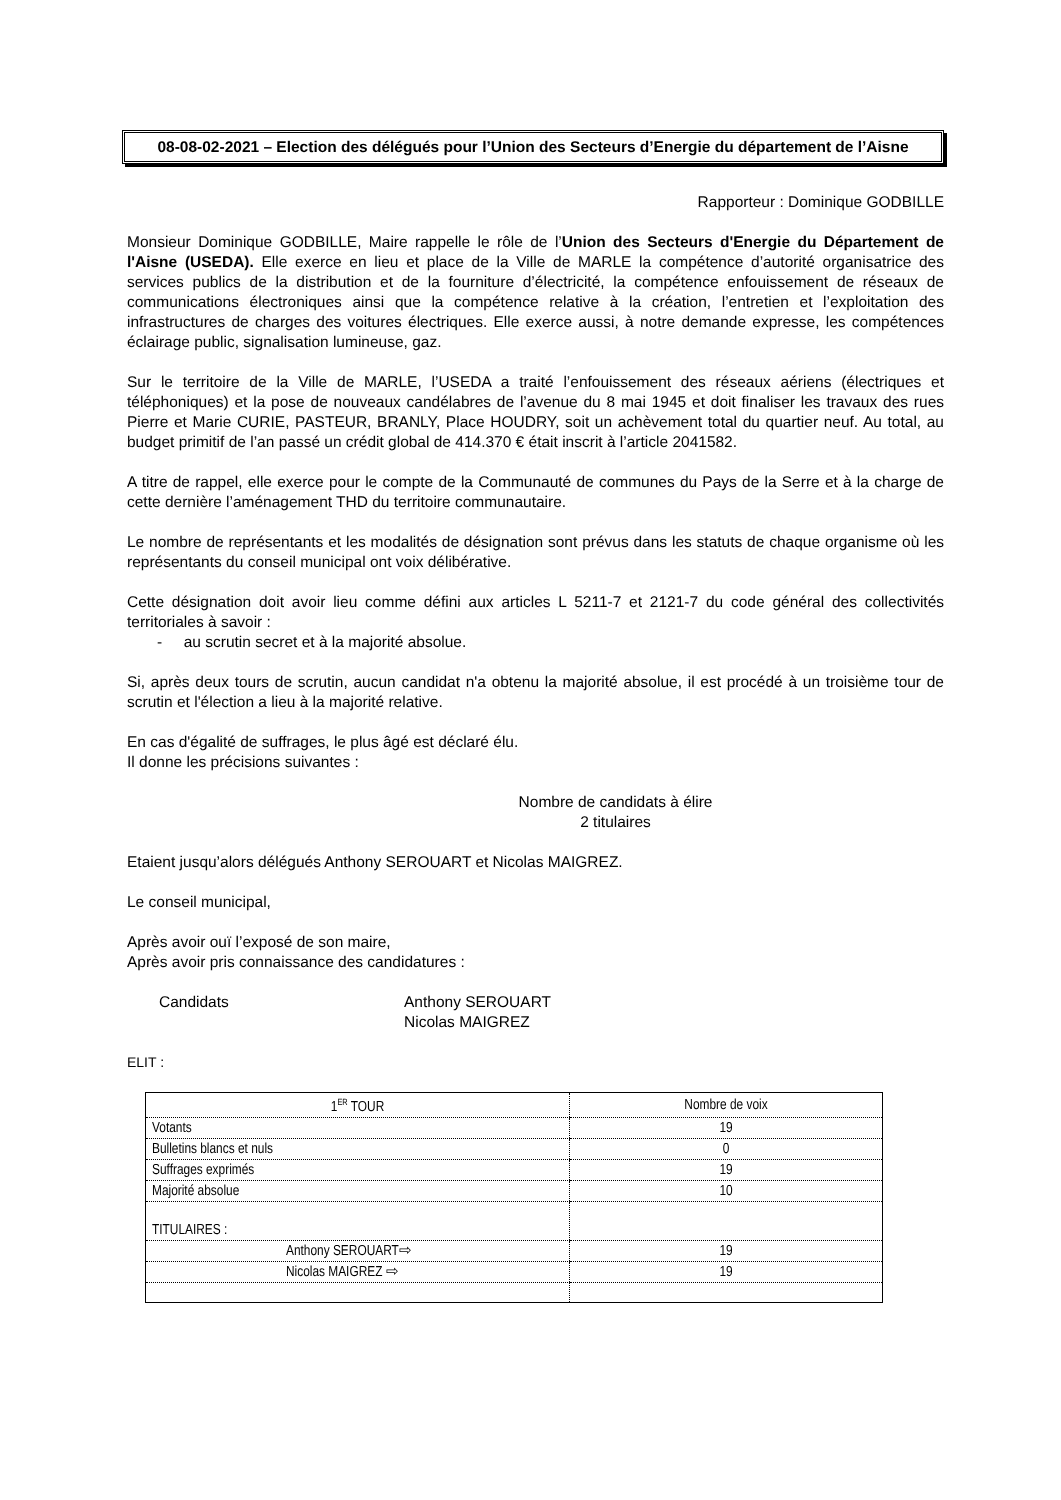08-08-02-2021 – Election des délégués pour l’Union des Secteurs d’Energie du département de l’Aisne
Rapporteur : Dominique GODBILLE
Monsieur Dominique GODBILLE, Maire rappelle le rôle de l’Union des Secteurs d'Energie du Département de l'Aisne (USEDA). Elle exerce en lieu et place de la Ville de MARLE la compétence d’autorité organisatrice des services publics de la distribution et de la fourniture d’électricité, la compétence enfouissement de réseaux de communications électroniques ainsi que la compétence relative à la création, l’entretien et l’exploitation des infrastructures de charges des voitures électriques. Elle exerce aussi, à notre demande expresse, les compétences éclairage public, signalisation lumineuse, gaz.
Sur le territoire de la Ville de MARLE, l’USEDA a traité l’enfouissement des réseaux aériens (électriques et téléphoniques) et la pose de nouveaux candélabres de l’avenue du 8 mai 1945 et doit finaliser les travaux des rues Pierre et Marie CURIE, PASTEUR, BRANLY, Place HOUDRY, soit un achèvement total du quartier neuf. Au total, au budget primitif de l’an passé un crédit global de 414.370 € était inscrit à l’article 2041582.
A titre de rappel, elle exerce pour le compte de la Communauté de communes du Pays de la Serre et à la charge de cette dernière l’aménagement THD du territoire communautaire.
Le nombre de représentants et les modalités de désignation sont prévus dans les statuts de chaque organisme où les représentants du conseil municipal ont voix délibérative.
Cette désignation doit avoir lieu comme défini aux articles L 5211-7 et 2121-7 du code général des collectivités territoriales à savoir :
- au scrutin secret et à la majorité absolue.
Si, après deux tours de scrutin, aucun candidat n'a obtenu la majorité absolue, il est procédé à un troisième tour de scrutin et l'élection a lieu à la majorité relative.
En cas d'égalité de suffrages, le plus âgé est déclaré élu.
Il donne les précisions suivantes :
Nombre de candidats à élire
2 titulaires
Etaient jusqu’alors délégués Anthony SEROUART et Nicolas MAIGREZ.
Le conseil municipal,
Après avoir ouï l’exposé de son maire,
Après avoir pris connaissance des candidatures :
Candidats Anthony SEROUART
Nicolas MAIGREZ
ELIT :
| 1<sup>ER</sup> TOUR | Nombre de voix |
| Votants | 19 |
| Bulletins blancs et nuls | 0 |
| Suffrages exprimés | 19 |
| Majorité absolue | 10 |
| TITULAIRES : | |
| Anthony SEROUART⇨ | 19 |
| Nicolas MAIGREZ ⇨ | 19 |